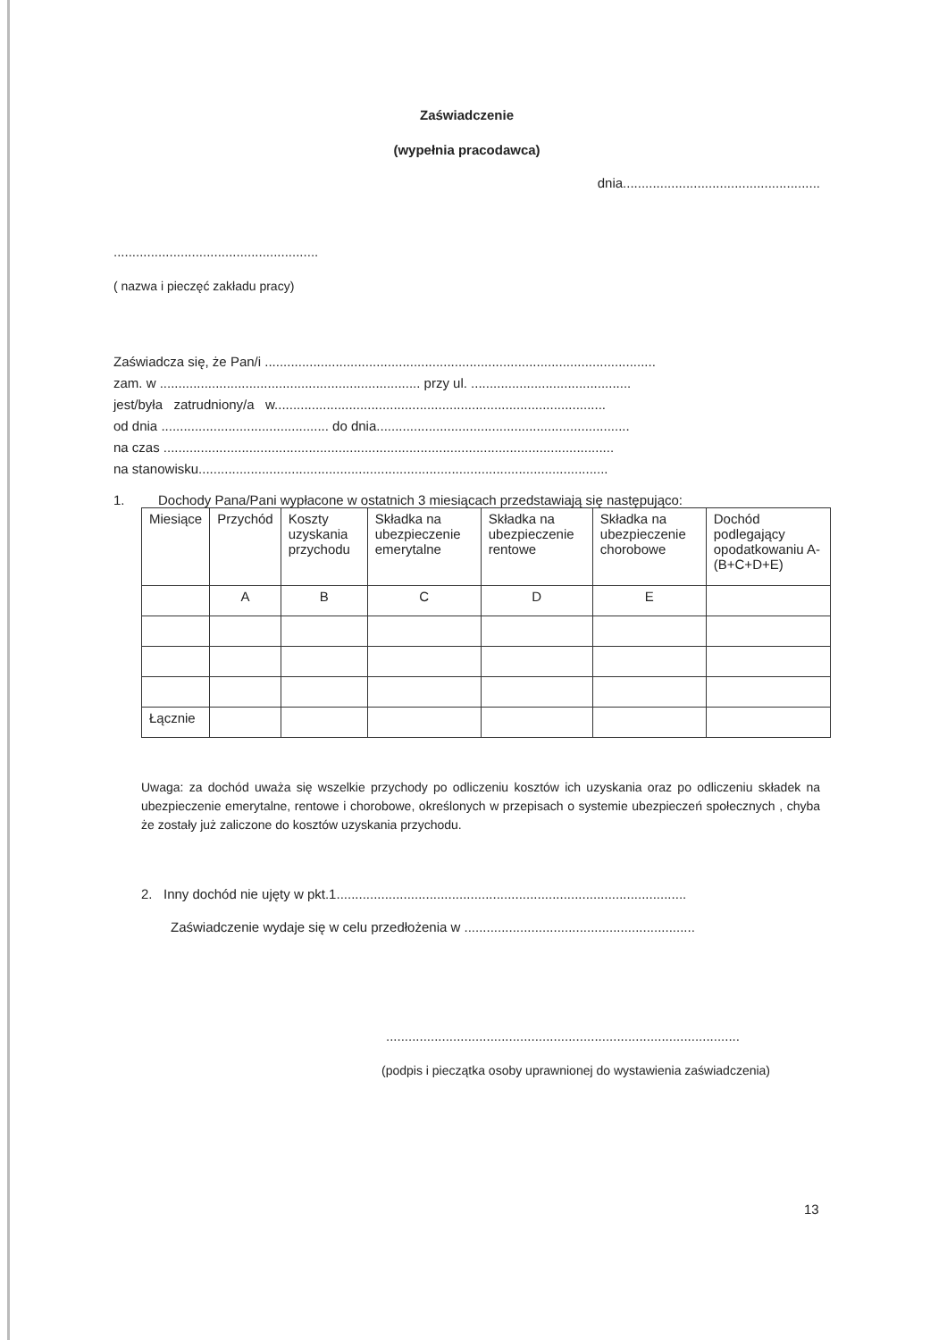Zaświadczenie
(wypełnia pracodawca)
dnia.....................................................
.......................................................
( nazwa i pieczęć zakładu pracy)
Zaświadcza się, że Pan/i .........................................................................................................
zam. w ...................................................................... przy ul. ...........................................
jest/była zatrudniony/a w.........................................................................................
od dnia ............................................. do dnia....................................................................
na czas .........................................................................................................................
na stanowisku..............................................................................................................
1. Dochody Pana/Pani wypłacone w ostatnich 3 miesiącach przedstawiają się następująco:
| Miesiące | Przychód | Koszty uzyskania przychodu | Składka na ubezpieczenie emerytalne | Składka na ubezpieczenie rentowe | Składka na ubezpieczenie chorobowe | Dochód podlegający opodatkowaniu A-(B+C+D+E) |
| | A | B | C | D | E | |
| Łącznie | | | | | | |
Uwaga: za dochód uważa się wszelkie przychody po odliczeniu kosztów ich uzyskania oraz po odliczeniu składek na ubezpieczenie emerytalne, rentowe i chorobowe, określonych w przepisach o systemie ubezpieczeń społecznych , chyba że zostały już zaliczone do kosztów uzyskania przychodu.
2. Inny dochód nie ujęty w pkt.1..............................................................................................
Zaświadczenie wydaje się w celu przedłożenia w ..............................................................
...............................................................................................
(podpis i pieczątka osoby uprawnionej do wystawienia zaświadczenia)
13